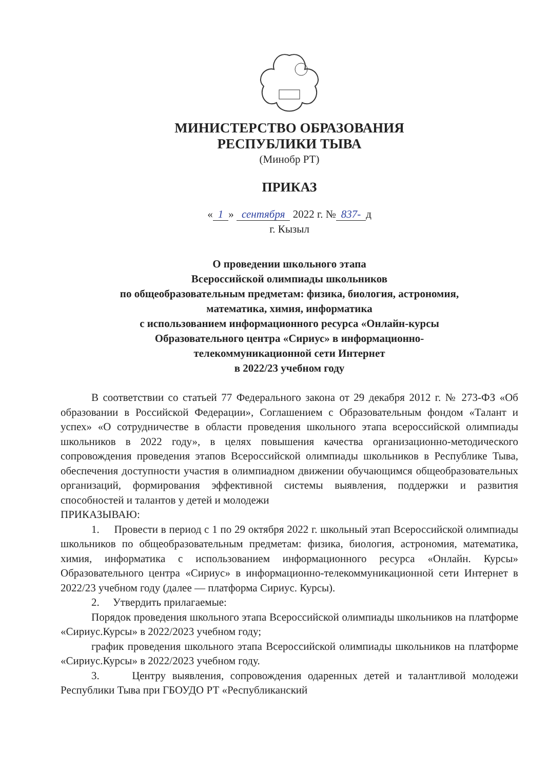МИНИСТЕРСТВО ОБРАЗОВАНИЯ
РЕСПУБЛИКИ ТЫВА
(Минобр РТ)
ПРИКАЗ
« 1 » сентября 2022 г. № 837- д
г. Кызыл
О проведении школьного этапа
Всероссийской олимпиады школьников
по общеобразовательным предметам: физика, биология, астрономия,
математика, химия, информатика
с использованием информационного ресурса «Онлайн-курсы
Образовательного центра «Сириус» в информационно-
телекоммуникационной сети Интернет
в 2022/23 учебном году
В соответствии со статьей 77 Федерального закона от 29 декабря 2012 г. № 273-ФЗ «Об образовании в Российской Федерации», Соглашением с Образовательным фондом «Талант и успех» «О сотрудничестве в области проведения школьного этапа всероссийской олимпиады школьников в 2022 году», в целях повышения качества организационно-методического сопровождения проведения этапов Всероссийской олимпиады школьников в Республике Тыва, обеспечения доступности участия в олимпиадном движении обучающимся общеобразовательных организаций, формирования эффективной системы выявления, поддержки и развития способностей и талантов у детей и молодежи
ПРИКАЗЫВАЮ:
1. Провести в период с 1 по 29 октября 2022 г. школьный этап Всероссийской олимпиады школьников по общеобразовательным предметам: физика, биология, астрономия, математика, химия, информатика с использованием информационного ресурса «Онлайн. Курсы» Образовательного центра «Сириус» в информационно-телекоммуникационной сети Интернет в 2022/23 учебном году (далее — платформа Сириус. Курсы).
2. Утвердить прилагаемые:
Порядок проведения школьного этапа Всероссийской олимпиады школьников на платформе «Сириус.Курсы» в 2022/2023 учебном году;
график проведения школьного этапа Всероссийской олимпиады школьников на платформе «Сириус.Курсы» в 2022/2023 учебном году.
3. Центру выявления, сопровождения одаренных детей и талантливой молодежи Республики Тыва при ГБОУДО РТ «Республиканский